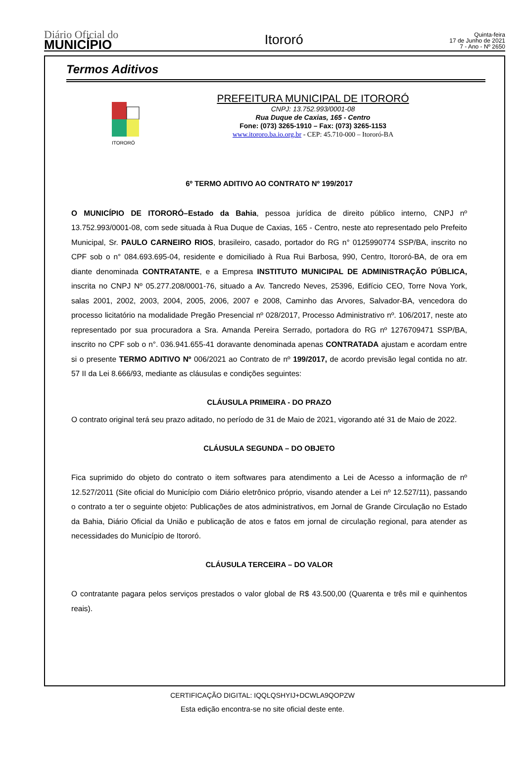Diário Oficial do
MUNICÍPIO
Itororó
Quinta-feira
17 de Junho de 2021
7 - Ano - Nº 2650
Termos Aditivos
ITORORÓ
PREFEITURA MUNICIPAL DE ITORORÓ
CNPJ: 13.752.993/0001-08
Rua Duque de Caxias, 165 - Centro
Fone: (073) 3265-1910 – Fax: (073) 3265-1153
www.itororo.ba.io.org.br - CEP: 45.710-000 – Itororó-BA
6º TERMO ADITIVO AO CONTRATO Nº 199/2017
O MUNICÍPIO DE ITORORÓ–Estado da Bahia, pessoa jurídica de direito público interno, CNPJ nº 13.752.993/0001-08, com sede situada à Rua Duque de Caxias, 165 - Centro, neste ato representado pelo Prefeito Municipal, Sr. PAULO CARNEIRO RIOS, brasileiro, casado, portador do RG n° 0125990774 SSP/BA, inscrito no CPF sob o n° 084.693.695-04, residente e domiciliado à Rua Rui Barbosa, 990, Centro, Itororó-BA, de ora em diante denominada CONTRATANTE, e a Empresa INSTITUTO MUNICIPAL DE ADMINISTRAÇÃO PÚBLICA, inscrita no CNPJ Nº 05.277.208/0001-76, situado a Av. Tancredo Neves, 25396, Edifício CEO, Torre Nova York, salas 2001, 2002, 2003, 2004, 2005, 2006, 2007 e 2008, Caminho das Arvores, Salvador-BA, vencedora do processo licitatório na modalidade Pregão Presencial nº 028/2017, Processo Administrativo nº. 106/2017, neste ato representado por sua procuradora a Sra. Amanda Pereira Serrado, portadora do RG nº 1276709471 SSP/BA, inscrito no CPF sob o n°. 036.941.655-41 doravante denominada apenas CONTRATADA ajustam e acordam entre si o presente TERMO ADITIVO Nº 006/2021 ao Contrato de nº 199/2017, de acordo previsão legal contida no atr. 57 II da Lei 8.666/93, mediante as cláusulas e condições seguintes:
CLÁUSULA PRIMEIRA - DO PRAZO
O contrato original terá seu prazo aditado, no período de 31 de Maio de 2021, vigorando até 31 de Maio de 2022.
CLÁUSULA SEGUNDA – DO OBJETO
Fica suprimido do objeto do contrato o item softwares para atendimento a Lei de Acesso a informação de nº 12.527/2011 (Site oficial do Município com Diário eletrônico próprio, visando atender a Lei nº 12.527/11), passando o contrato a ter o seguinte objeto: Publicações de atos administrativos, em Jornal de Grande Circulação no Estado da Bahia, Diário Oficial da União e publicação de atos e fatos em jornal de circulação regional, para atender as necessidades do Município de Itororó.
CLÁUSULA TERCEIRA – DO VALOR
O contratante pagara pelos serviços prestados o valor global de R$ 43.500,00 (Quarenta e três mil e quinhentos reais).
CERTIFICAÇÃO DIGITAL: IQQLQSHYIJ+DCWLA9QOPZW
Esta edição encontra-se no site oficial deste ente.